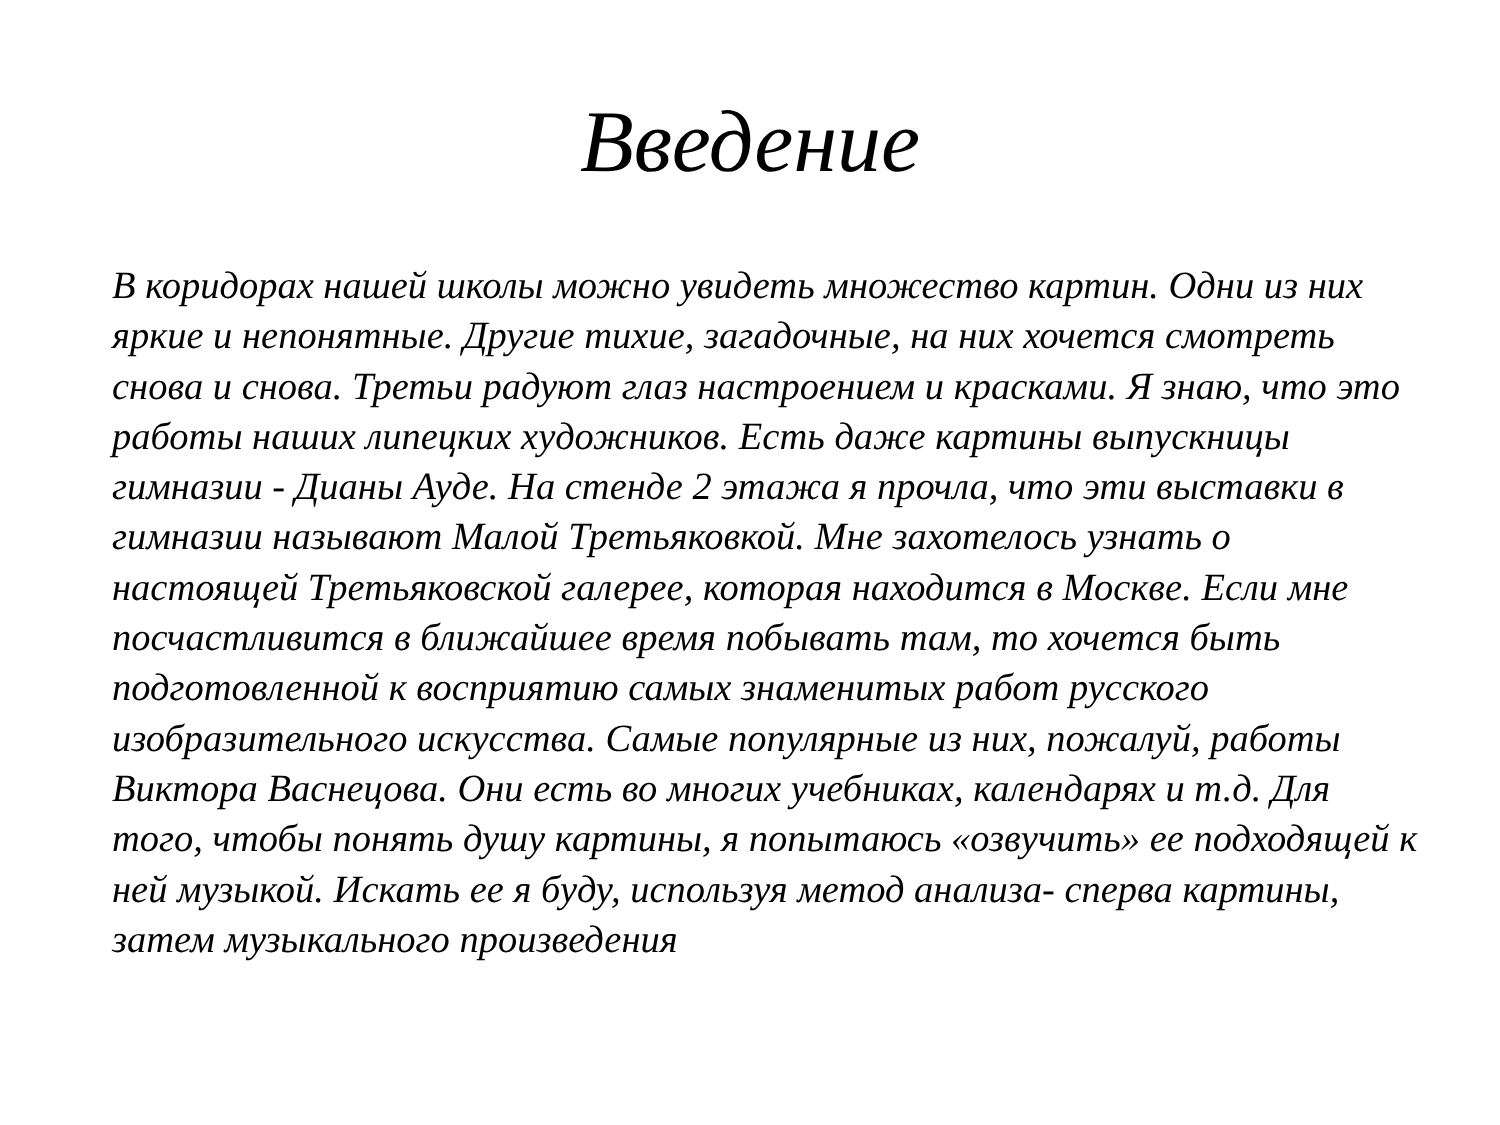Введение
В коридорах нашей школы можно увидеть множество картин. Одни из них яркие и непонятные. Другие тихие, загадочные, на них хочется смотреть снова и снова. Третьи радуют глаз настроением и красками. Я знаю, что это работы наших липецких художников. Есть даже картины выпускницы гимназии - Дианы Ауде. На стенде 2 этажа я прочла, что эти выставки в гимназии называют Малой Третьяковкой. Мне захотелось узнать о настоящей Третьяковской галерее, которая находится в Москве. Если мне посчастливится в ближайшее время побывать там, то хочется быть подготовленной к восприятию самых знаменитых работ русского изобразительного искусства. Самые популярные из них, пожалуй, работы Виктора Васнецова. Они есть во многих учебниках, календарях и т.д. Для того, чтобы понять душу картины, я попытаюсь «озвучить» ее подходящей к ней музыкой. Искать ее я буду, используя метод анализа- сперва картины, затем музыкального произведения